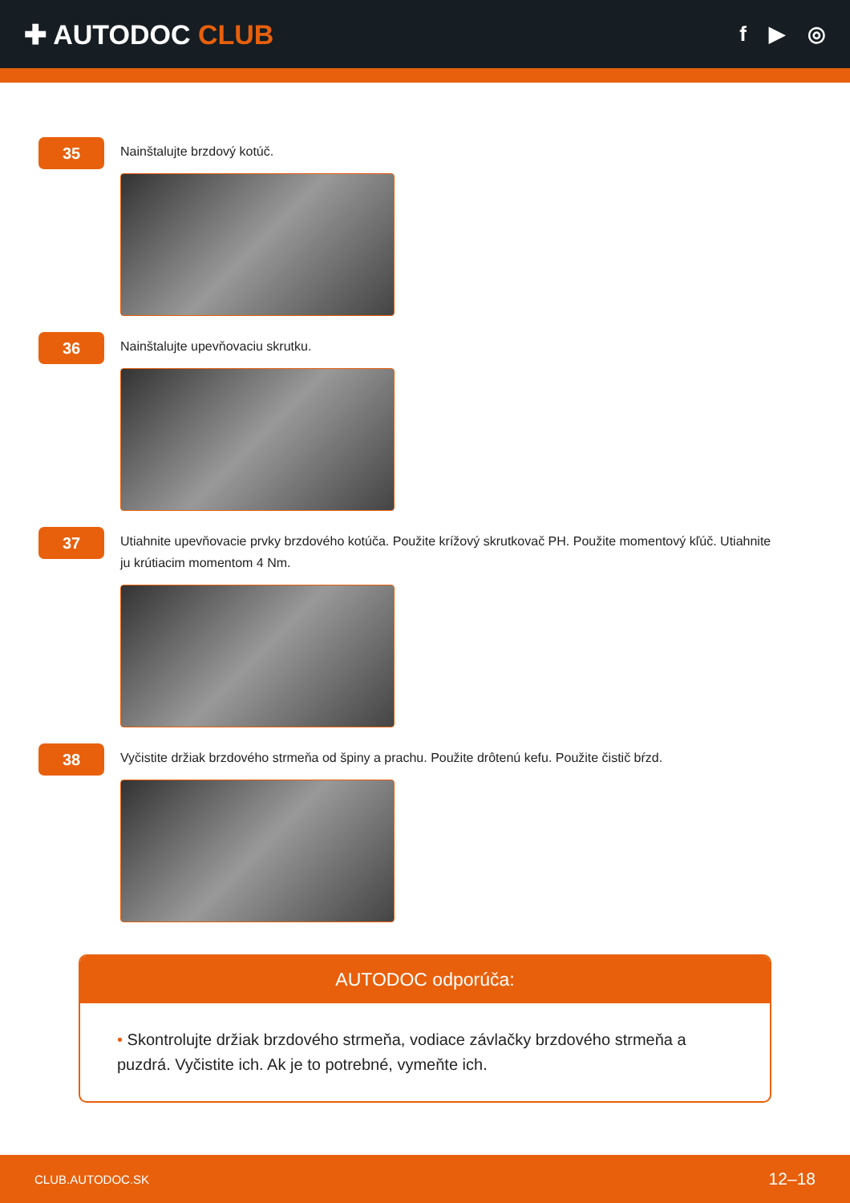✚ AUTODOC CLUB
f ▶ ◎
35
Nainštalujte brzdový kotúč.
36
Nainštalujte upevňovaciu skrutku.
37
Utiahnite upevňovacie prvky brzdového kotúča. Použite krížový skrutkovač PH. Použite momentový kľúč. Utiahnite ju krútiacim momentom 4 Nm.
38
Vyčistite držiak brzdového strmeňa od špiny a prachu. Použite drôtenú kefu. Použite čistič bŕzd.
AUTODOC odporúča:
• Skontrolujte držiak brzdového strmeňa, vodiace závlačky brzdového strmeňa a puzdrá. Vyčistite ich. Ak je to potrebné, vymeňte ich.
CLUB.AUTODOC.SK 12–18